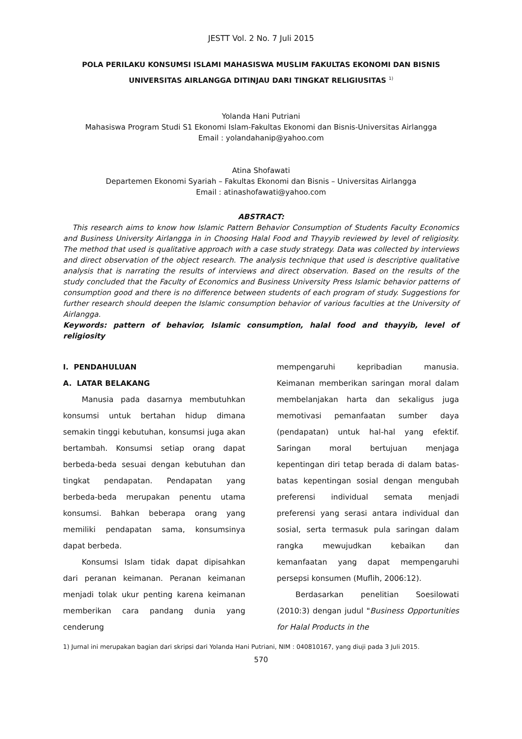JESTT Vol. 2 No. 7 Juli 2015
POLA PERILAKU KONSUMSI ISLAMI MAHASISWA MUSLIM FAKULTAS EKONOMI DAN BISNIS UNIVERSITAS AIRLANGGA DITINJAU DARI TINGKAT RELIGIUSITAS <sup>1)</sup>
Yolanda Hani Putriani
Mahasiswa Program Studi S1 Ekonomi Islam-Fakultas Ekonomi dan Bisnis-Universitas Airlangga
Email : yolandahanip@yahoo.com
Atina Shofawati
Departemen Ekonomi Syariah – Fakultas Ekonomi dan Bisnis – Universitas Airlangga
Email : atinashofawati@yahoo.com
ABSTRACT:
This research aims to know how Islamic Pattern Behavior Consumption of Students Faculty Economics and Business University Airlangga in in Choosing Halal Food and Thayyib reviewed by level of religiosity. The method that used is qualitative approach with a case study strategy. Data was collected by interviews and direct observation of the object research. The analysis technique that used is descriptive qualitative analysis that is narrating the results of interviews and direct observation. Based on the results of the study concluded that the Faculty of Economics and Business University Press Islamic behavior patterns of consumption good and there is no difference between students of each program of study. Suggestions for further research should deepen the Islamic consumption behavior of various faculties at the University of Airlangga.
Keywords: pattern of behavior, Islamic consumption, halal food and thayyib, level of religiosity
I. PENDAHULUAN
A. LATAR BELAKANG
Manusia pada dasarnya membutuhkan konsumsi untuk bertahan hidup dimana semakin tinggi kebutuhan, konsumsi juga akan bertambah. Konsumsi setiap orang dapat berbeda-beda sesuai dengan kebutuhan dan tingkat pendapatan. Pendapatan yang berbeda-beda merupakan penentu utama konsumsi. Bahkan beberapa orang yang memiliki pendapatan sama, konsumsinya dapat berbeda.
Konsumsi Islam tidak dapat dipisahkan dari peranan keimanan. Peranan keimanan menjadi tolak ukur penting karena keimanan memberikan cara pandang dunia yang cenderung
mempengaruhi kepribadian manusia. Keimanan memberikan saringan moral dalam membelanjakan harta dan sekaligus juga memotivasi pemanfaatan sumber daya (pendapatan) untuk hal-hal yang efektif. Saringan moral bertujuan menjaga kepentingan diri tetap berada di dalam batas-batas kepentingan sosial dengan mengubah preferensi individual semata menjadi preferensi yang serasi antara individual dan sosial, serta termasuk pula saringan dalam rangka mewujudkan kebaikan dan kemanfaatan yang dapat mempengaruhi persepsi konsumen (Muflih, 2006:12).
Berdasarkan penelitian Soesilowati (2010:3) dengan judul "Business Opportunities for Halal Products in the
1) Jurnal ini merupakan bagian dari skripsi dari Yolanda Hani Putriani, NIM : 040810167, yang diuji pada 3 Juli 2015.
570